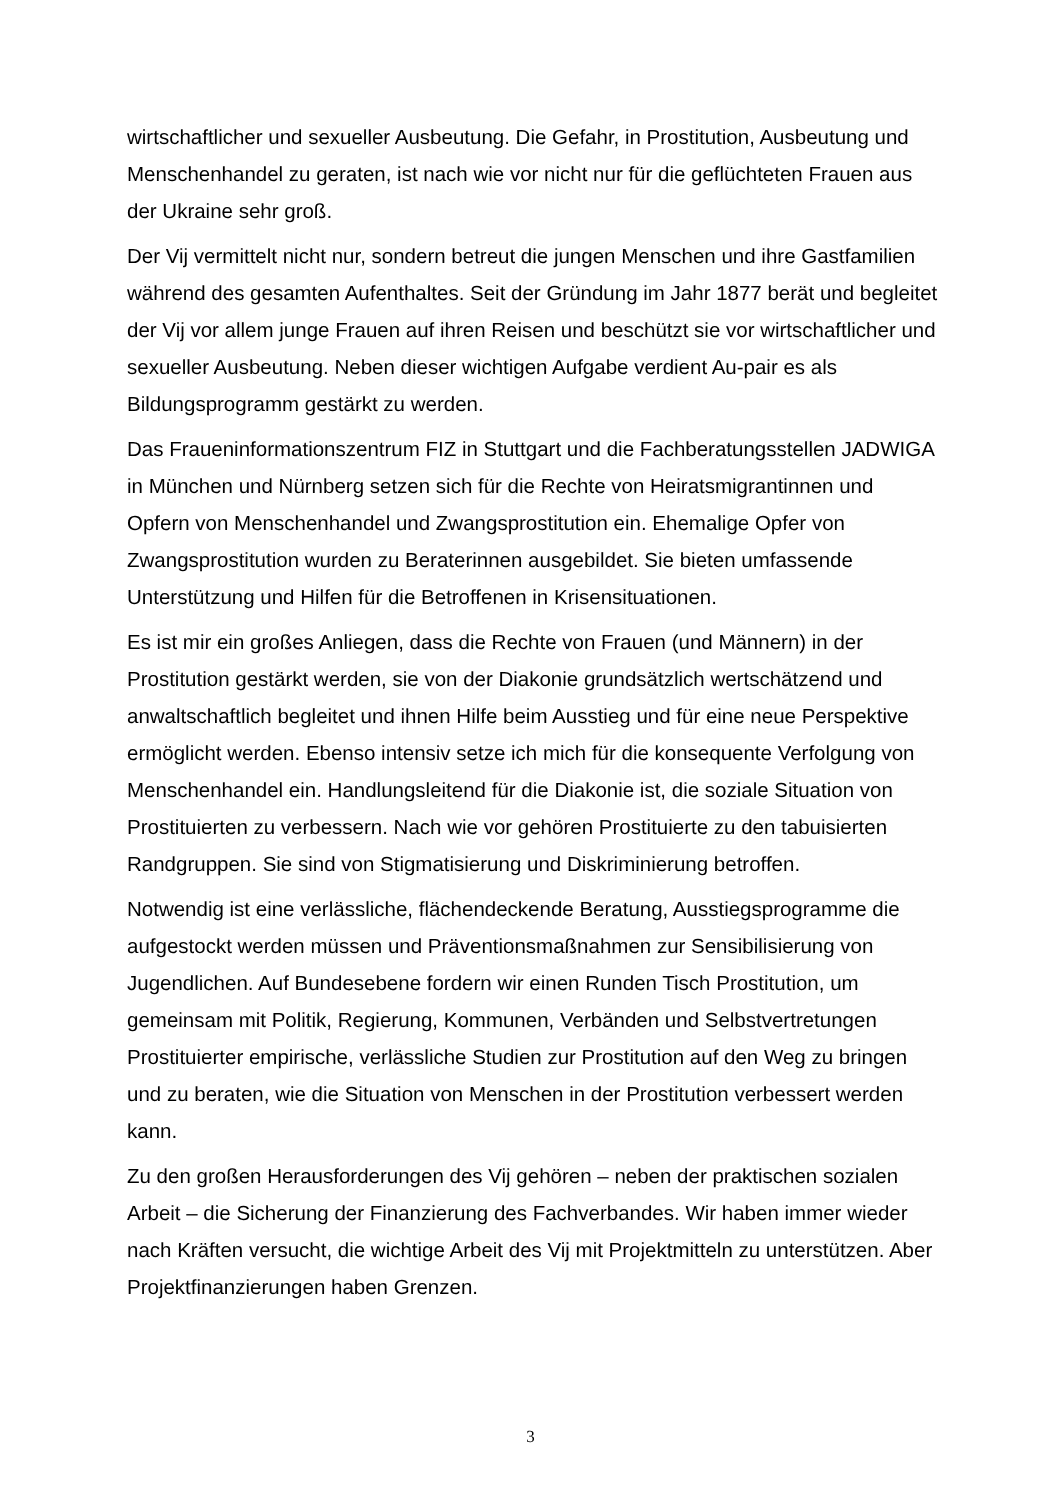wirtschaftlicher und sexueller Ausbeutung. Die Gefahr, in Prostitution, Ausbeutung und Menschenhandel zu geraten, ist nach wie vor nicht nur für die geflüchteten Frauen aus der Ukraine sehr groß.
Der Vij vermittelt nicht nur, sondern betreut die jungen Menschen und ihre Gastfamilien während des gesamten Aufenthaltes. Seit der Gründung im Jahr 1877 berät und begleitet der Vij vor allem junge Frauen auf ihren Reisen und beschützt sie vor wirtschaftlicher und sexueller Ausbeutung. Neben dieser wichtigen Aufgabe verdient Au-pair es als Bildungsprogramm gestärkt zu werden.
Das Fraueninformationszentrum FIZ in Stuttgart und die Fachberatungsstellen JADWIGA in München und Nürnberg setzen sich für die Rechte von Heiratsmigrantinnen und Opfern von Menschenhandel und Zwangsprostitution ein. Ehemalige Opfer von Zwangsprostitution wurden zu Beraterinnen ausgebildet. Sie bieten umfassende Unterstützung und Hilfen für die Betroffenen in Krisensituationen.
Es ist mir ein großes Anliegen, dass die Rechte von Frauen (und Männern) in der Prostitution gestärkt werden, sie von der Diakonie grundsätzlich wertschätzend und anwaltschaftlich begleitet und ihnen Hilfe beim Ausstieg und für eine neue Perspektive ermöglicht werden. Ebenso intensiv setze ich mich für die konsequente Verfolgung von Menschenhandel ein. Handlungsleitend für die Diakonie ist, die soziale Situation von Prostituierten zu verbessern. Nach wie vor gehören Prostituierte zu den tabuisierten Randgruppen. Sie sind von Stigmatisierung und Diskriminierung betroffen.
Notwendig ist eine verlässliche, flächendeckende Beratung, Ausstiegsprogramme die aufgestockt werden müssen und Präventionsmaßnahmen zur Sensibilisierung von Jugendlichen. Auf Bundesebene fordern wir einen Runden Tisch Prostitution, um gemeinsam mit Politik, Regierung, Kommunen, Verbänden und Selbstvertretungen Prostituierter empirische, verlässliche Studien zur Prostitution auf den Weg zu bringen und zu beraten, wie die Situation von Menschen in der Prostitution verbessert werden kann.
Zu den großen Herausforderungen des Vij gehören – neben der praktischen sozialen Arbeit – die Sicherung der Finanzierung des Fachverbandes. Wir haben immer wieder nach Kräften versucht, die wichtige Arbeit des Vij mit Projektmitteln zu unterstützen. Aber Projektfinanzierungen haben Grenzen.
3